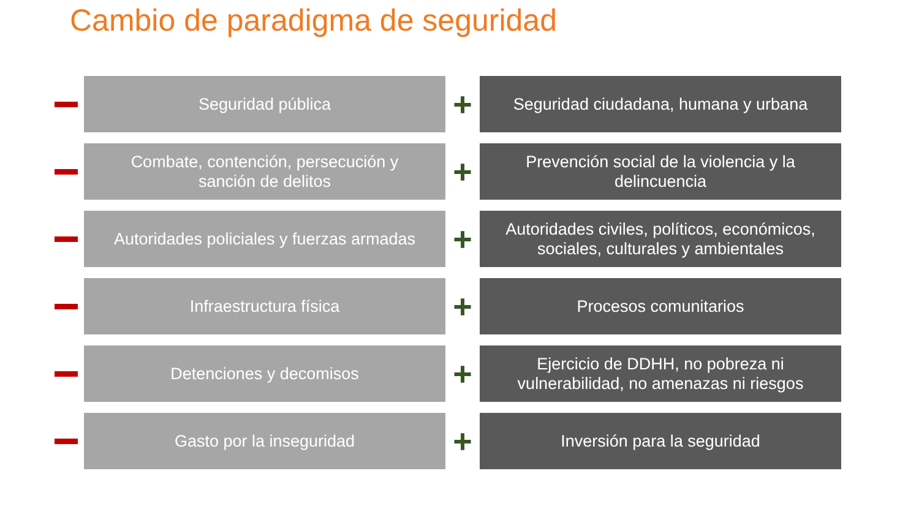Cambio de paradigma de seguridad
Seguridad pública
+
Seguridad ciudadana, humana y urbana
Combate, contención, persecución y
sanción de delitos
+
Prevención social de la violencia y la
delincuencia
Autoridades policiales y fuerzas armadas
+
Autoridades civiles, políticos, económicos,
sociales, culturales y ambientales
Infraestructura física
+
Procesos comunitarios
Detenciones y decomisos
+
Ejercicio de DDHH, no pobreza ni
vulnerabilidad, no amenazas ni riesgos
Gasto por la inseguridad
+
Inversión para la seguridad